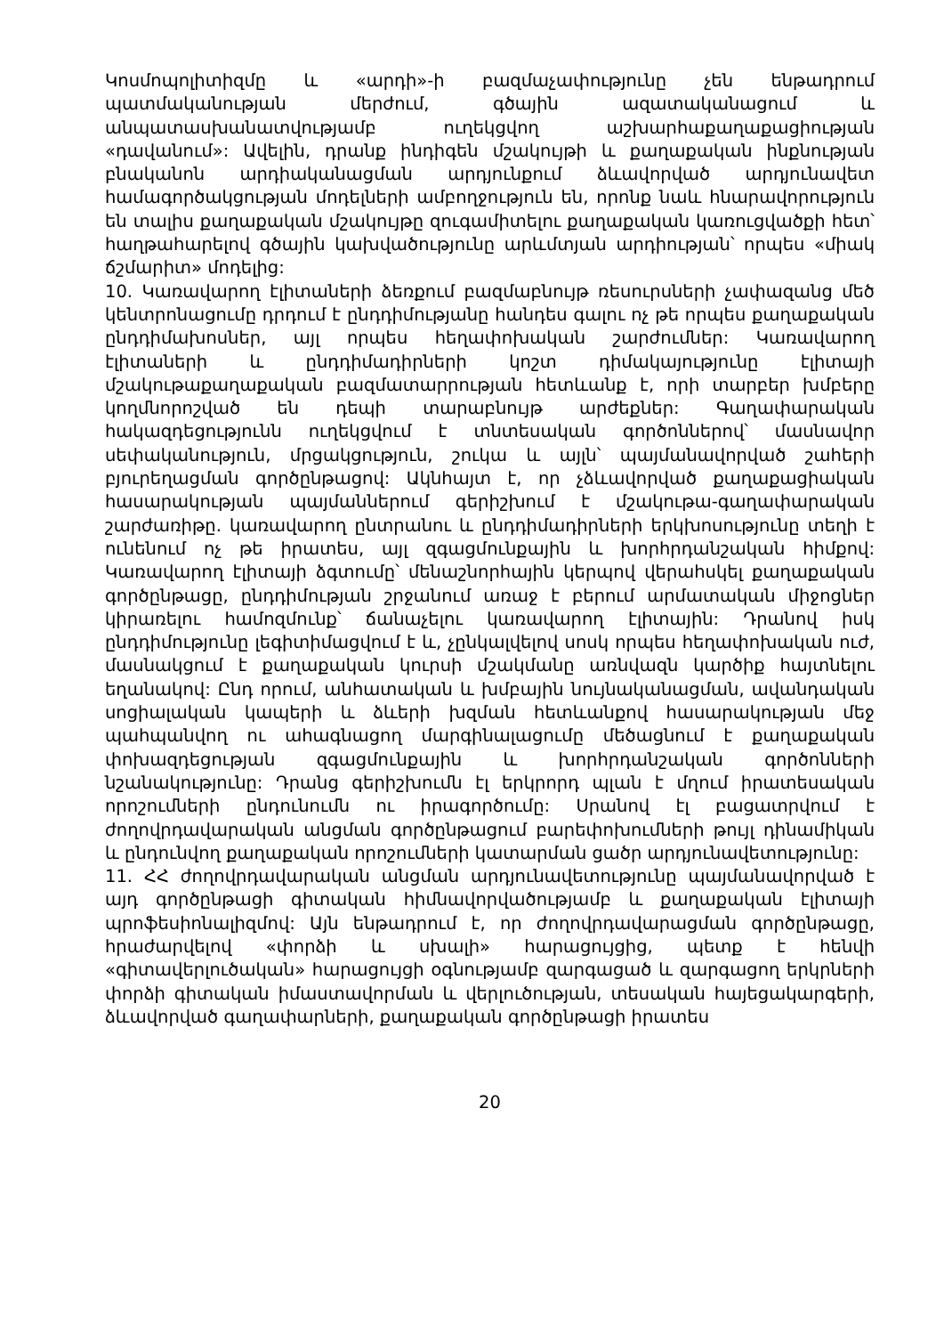Կոսմոպոլիտիզմը և «արդի»-ի բազմաչափությունը չեն ենթադրում պատմականության մերժում, գծային ազատականացում և անպատասխանատվությամբ ուղեկցվող աշխարհաքաղաքացիության «դավանում»: Ավելին, դրանք ինդիգեն մշակույթի և քաղաքական ինքնության բնականոն արդիականացման արդյունքում ձևավորված արդյունավետ համագործակցության մոդելների ամբողջություն են, որոնք նաև հնարավորություն են տալիս քաղաքական մշակույթը զուգամիտելու քաղաքական կառուցվածքի հետ՝ հաղթահարելով գծային կախվածությունը արևմտյան արդիության՝ որպես «միակ ճշմարիտ» մոդելից:
10. Կառավարող էլիտաների ձեռքում բազմաբնույթ ռեսուրսների չափազանց մեծ կենտրոնացումը դրդում է ընդդիմությանը հանդես գալու ոչ թե որպես քաղաքական ընդդիմախոսներ, այլ որպես հեղափոխական շարժումներ: Կառավարող էլիտաների և ընդդիմադիրների կոշտ դիմակայությունը էլիտայի մշակութաքաղաքական բազմատարրության հետևանք է, որի տարբեր խմբերը կողմնորոշված են դեպի տարաբնույթ արժեքներ: Գաղափարական հակազդեցությունն ուղեկցվում է տնտեսական գործոններով՝ մասնավոր սեփականություն, մրցակցություն, շուկա և այլն՝ պայմանավորված շահերի բյուրեղացման գործընթացով: Ակնհայտ է, որ չձևավորված քաղաքացիական հասարակության պայմաններում գերիշխում է մշակութա-գաղափարական շարժառիթը. կառավարող ընտրանու և ընդդիմադիրների երկխոսությունը տեղի է ունենում ոչ թե իրատես, այլ զգացմունքային և խորհրդանշական հիմքով: Կառավարող էլիտայի ձգտումը՝ մենաշնորհային կերպով վերահսկել քաղաքական գործընթացը, ընդդիմության շրջանում առաջ է բերում արմատական միջոցներ կիրառելու համոզմունք՝ ճանաչելու կառավարող էլիտային: Դրանով իսկ ընդդիմությունը լեգիտիմացվում է և, չընկալվելով սոսկ որպես հեղափոխական ուժ, մասնակցում է քաղաքական կուրսի մշակմանը առնվազն կարծիք հայտնելու եղանակով: Ընդ որում, անհատական և խմբային նույնականացման, ավանդական սոցիալական կապերի և ձևերի խզման հետևանքով հասարակության մեջ պահպանվող ու ահագնացող մարգինալացումը մեծացնում է քաղաքական փոխազդեցության զգացմունքային և խորհրդանշական գործոնների նշանակությունը: Դրանց գերիշխումն էլ երկրորդ պլան է մղում իրատեսական որոշումների ընդունումն ու իրագործումը: Սրանով էլ բացատրվում է ժողովրդավարական անցման գործընթացում բարեփոխումների թույլ դինամիկան և ընդունվող քաղաքական որոշումների կատարման ցածր արդյունավետությունը:
11. ՀՀ ժողովրդավարական անցման արդյունավետությունը պայմանավորված է այդ գործընթացի գիտական հիմնավորվածությամբ և քաղաքական էլիտայի պրոֆեսիոնալիզմով: Այն ենթադրում է, որ ժողովրդավարացման գործընթացը, հրաժարվելով «փորձի և սխալի» հարացույցից, պետք է հենվի «գիտավերլուծական» հարացույցի օգնությամբ զարգացած և զարգացող երկրների փորձի գիտական իմաստավորման և վերլուծության, տեսական հայեցակարգերի, ձևավորված գաղափարների, քաղաքական գործընթացի իրատես
20